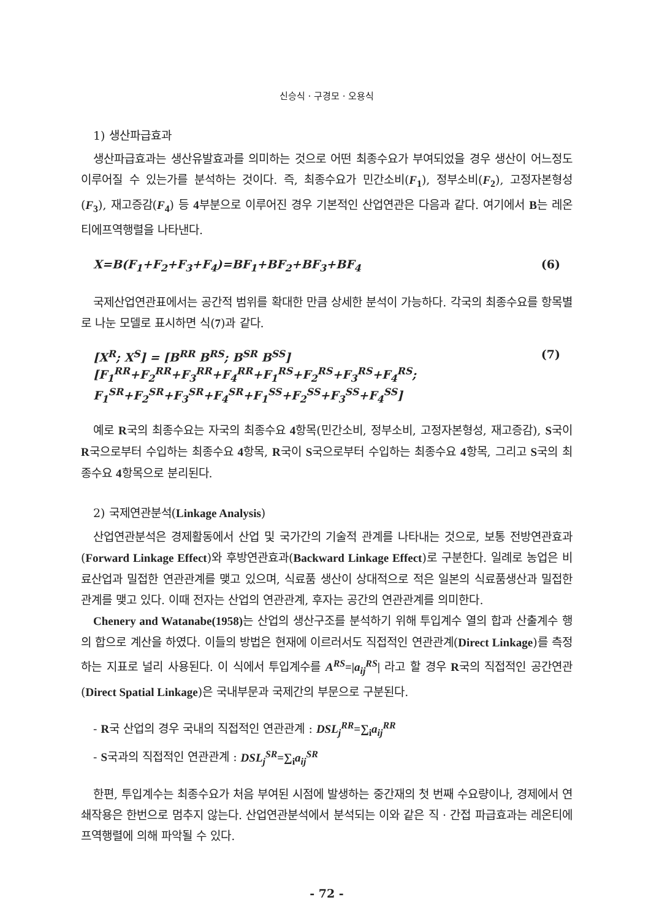신승식 · 구경모 · 오용식
1) 생산파급효과
생산파급효과는 생산유발효과를 의미하는 것으로 어떤 최종수요가 부여되었을 경우 생산이 어느정도 이루어질 수 있는가를 분석하는 것이다. 즉, 최종수요가 민간소비(F<sub>1</sub>), 정부소비(F<sub>2</sub>), 고정자본형성(F<sub>3</sub>), 재고증감(F<sub>4</sub>) 등 4부분으로 이루어진 경우 기본적인 산업연관은 다음과 같다. 여기에서 B는 레온티에프역행렬을 나타낸다.
X=B(F<sub>1</sub>+F<sub>2</sub>+F<sub>3</sub>+F<sub>4</sub>)=BF<sub>1</sub>+BF<sub>2</sub>+BF<sub>3</sub>+BF<sub>4</sub> (6)
국제산업연관표에서는 공간적 범위를 확대한 만큼 상세한 분석이 가능하다. 각국의 최종수요를 항목별로 나눈 모델로 표시하면 식(7)과 같다.
[X<sup>R</sup>; X<sup>S</sup>] = [B<sup>RR</sup> B<sup>RS</sup>; B<sup>SR</sup> B<sup>SS</sup>] [F<sub>1</sub><sup>RR</sup>+F<sub>2</sub><sup>RR</sup>+F<sub>3</sub><sup>RR</sup>+F<sub>4</sub><sup>RR</sup>+F<sub>1</sub><sup>RS</sup>+F<sub>2</sub><sup>RS</sup>+F<sub>3</sub><sup>RS</sup>+F<sub>4</sub><sup>RS</sup>;
F<sub>1</sub><sup>SR</sup>+F<sub>2</sub><sup>SR</sup>+F<sub>3</sub><sup>SR</sup>+F<sub>4</sub><sup>SR</sup>+F<sub>1</sub><sup>SS</sup>+F<sub>2</sub><sup>SS</sup>+F<sub>3</sub><sup>SS</sup>+F<sub>4</sub><sup>SS</sup>] (7)
예로 R국의 최종수요는 자국의 최종수요 4항목(민간소비, 정부소비, 고정자본형성, 재고증감), S국이 R국으로부터 수입하는 최종수요 4항목, R국이 S국으로부터 수입하는 최종수요 4항목, 그리고 S국의 최종수요 4항목으로 분리된다.
2) 국제연관분석(Linkage Analysis)
산업연관분석은 경제활동에서 산업 및 국가간의 기술적 관계를 나타내는 것으로, 보통 전방연관효과(Forward Linkage Effect)와 후방연관효과(Backward Linkage Effect)로 구분한다. 일례로 농업은 비료산업과 밀접한 연관관계를 맺고 있으며, 식료품 생산이 상대적으로 적은 일본의 식료품생산과 밀접한 관계를 맺고 있다. 이때 전자는 산업의 연관관계, 후자는 공간의 연관관계를 의미한다.
Chenery and Watanabe(1958) 는 산업의 생산구조를 분석하기 위해 투입계수 열의 합과 산출계수 행의 합으로 계산을 하였다. 이들의 방법은 현재에 이르러서도 직접적인 연관관계(Direct Linkage)를 측정하는 지표로 널리 사용된다. 이 식에서 투입계수를 A<sup>RS</sup>=|a<sub>ij</sub><sup>RS</sup>| 라고 할 경우 R국의 직접적인 공간연관(Direct Spatial Linkage)은 국내부문과 국제간의 부문으로 구분된다.
- R국 산업의 경우 국내의 직접적인 연관관계 : DSL<sub>j</sub><sup>RR</sup>=∑<sub>i</sub>a<sub>ij</sub><sup>RR</sup>
- S국과의 직접적인 연관관계 : DSL<sub>j</sub><sup>SR</sup>=∑<sub>i</sub>a<sub>ij</sub><sup>SR</sup>
한편, 투입계수는 최종수요가 처음 부여된 시점에 발생하는 중간재의 첫 번째 수요량이나, 경제에서 연쇄작용은 한번으로 멈추지 않는다. 산업연관분석에서 분석되는 이와 같은 직 · 간접 파급효과는 레온티에프역행렬에 의해 파악될 수 있다.
- 72 -